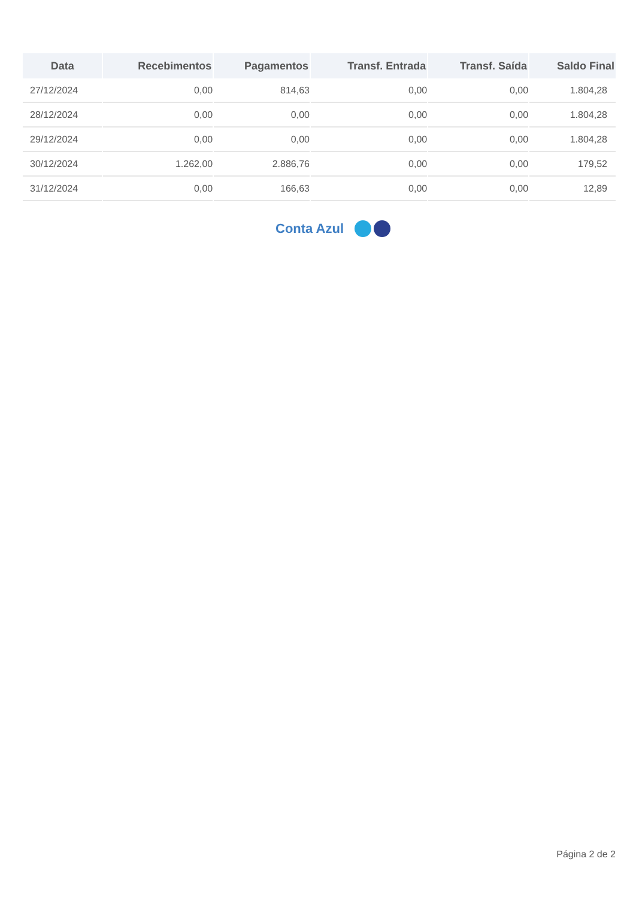| Data | Recebimentos | Pagamentos | Transf. Entrada | Transf. Saída | Saldo Final |
| --- | --- | --- | --- | --- | --- |
| 27/12/2024 | 0,00 | 814,63 | 0,00 | 0,00 | 1.804,28 |
| 28/12/2024 | 0,00 | 0,00 | 0,00 | 0,00 | 1.804,28 |
| 29/12/2024 | 0,00 | 0,00 | 0,00 | 0,00 | 1.804,28 |
| 30/12/2024 | 1.262,00 | 2.886,76 | 0,00 | 0,00 | 179,52 |
| 31/12/2024 | 0,00 | 166,63 | 0,00 | 0,00 | 12,89 |
Conta Azul
Página 2 de 2